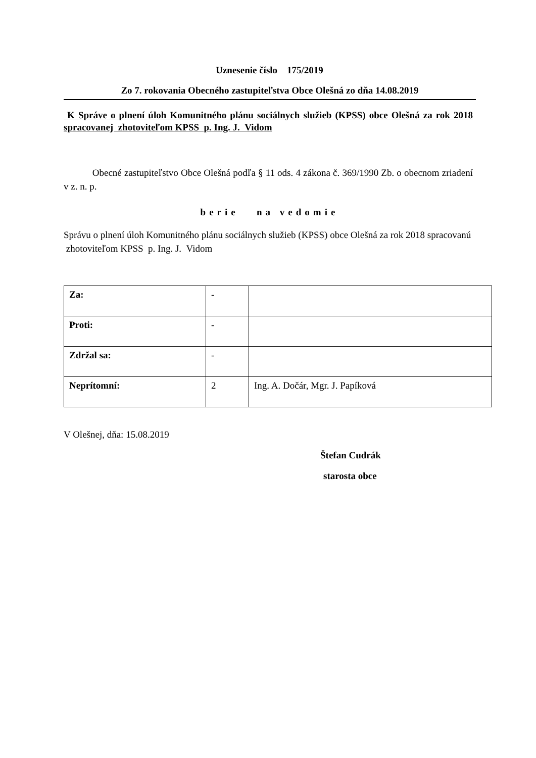Uznesenie číslo 175/2019
Zo 7. rokovania Obecného zastupiteľstva Obce Olešná zo dňa 14.08.2019
K Správe o plnení úloh Komunitného plánu sociálnych služieb (KPSS) obce Olešná za rok 2018 spracovanej zhotoviteľom KPSS p. Ing. J. Vidom
Obecné zastupiteľstvo Obce Olešná podľa § 11 ods. 4 zákona č. 369/1990 Zb. o obecnom zriadení v z. n. p.
berie na vedomie
Správu o plnení úloh Komunitného plánu sociálnych služieb (KPSS) obce Olešná za rok 2018 spracovanú zhotoviteľom KPSS p. Ing. J. Vidom
| Za: | - | |
| Proti: | - | |
| Zdržal sa: | - | |
| Neprítomní: | 2 | Ing. A. Dočár, Mgr. J. Papíková |
V Olešnej, dňa: 15.08.2019
Štefan Cudrák
starosta obce